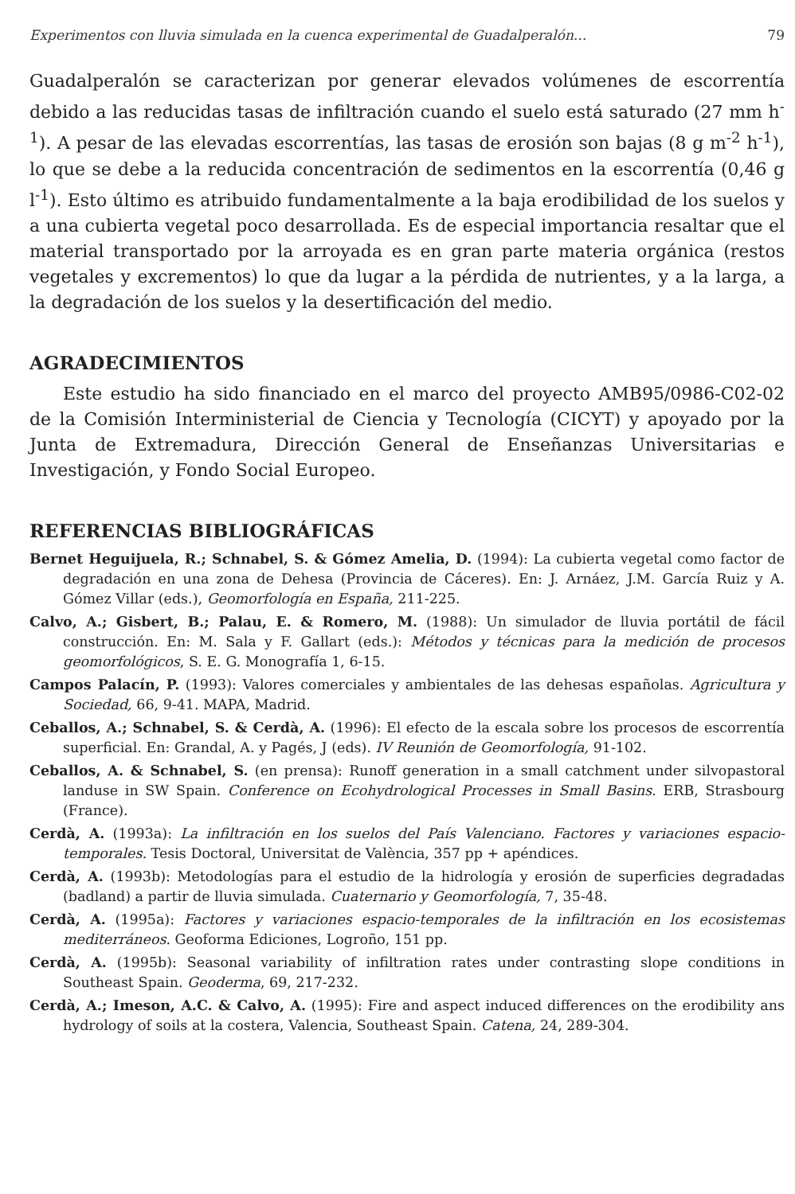Experimentos con lluvia simulada en la cuenca experimental de Guadalperalón... 79
Guadalperalón se caracterizan por generar elevados volúmenes de escorrentía debido a las reducidas tasas de infiltración cuando el suelo está saturado (27 mm h<sup>-1</sup>). A pesar de las elevadas escorrentías, las tasas de erosión son bajas (8 g m<sup>-2</sup> h<sup>-1</sup>), lo que se debe a la reducida concentración de sedimentos en la escorrentía (0,46 g l<sup>-1</sup>). Esto último es atribuido fundamentalmente a la baja erodibilidad de los suelos y a una cubierta vegetal poco desarrollada. Es de especial importancia resaltar que el material transportado por la arroyada es en gran parte materia orgánica (restos vegetales y excrementos) lo que da lugar a la pérdida de nutrientes, y a la larga, a la degradación de los suelos y la desertificación del medio.
AGRADECIMIENTOS
Este estudio ha sido financiado en el marco del proyecto AMB95/0986-C02-02 de la Comisión Interministerial de Ciencia y Tecnología (CICYT) y apoyado por la Junta de Extremadura, Dirección General de Enseñanzas Universitarias e Investigación, y Fondo Social Europeo.
REFERENCIAS BIBLIOGRÁFICAS
Bernet Heguijuela, R.; Schnabel, S. & Gómez Amelia, D. (1994): La cubierta vegetal como factor de degradación en una zona de Dehesa (Provincia de Cáceres). En: J. Arnáez, J.M. García Ruiz y A. Gómez Villar (eds.), Geomorfología en España, 211-225.
Calvo, A.; Gisbert, B.; Palau, E. & Romero, M. (1988): Un simulador de lluvia portátil de fácil construcción. En: M. Sala y F. Gallart (eds.): Métodos y técnicas para la medición de procesos geomorfológicos, S. E. G. Monografía 1, 6-15.
Campos Palacín, P. (1993): Valores comerciales y ambientales de las dehesas españolas. Agricultura y Sociedad, 66, 9-41. MAPA, Madrid.
Ceballos, A.; Schnabel, S. & Cerdà, A. (1996): El efecto de la escala sobre los procesos de escorrentía superficial. En: Grandal, A. y Pagés, J (eds). IV Reunión de Geomorfología, 91-102.
Ceballos, A. & Schnabel, S. (en prensa): Runoff generation in a small catchment under silvopastoral landuse in SW Spain. Conference on Ecohydrological Processes in Small Basins. ERB, Strasbourg (France).
Cerdà, A. (1993a): La infiltración en los suelos del País Valenciano. Factores y variaciones espacio-temporales. Tesis Doctoral, Universitat de València, 357 pp + apéndices.
Cerdà, A. (1993b): Metodologías para el estudio de la hidrología y erosión de superficies degradadas (badland) a partir de lluvia simulada. Cuaternario y Geomorfología, 7, 35-48.
Cerdà, A. (1995a): Factores y variaciones espacio-temporales de la infiltración en los ecosistemas mediterráneos. Geoforma Ediciones, Logroño, 151 pp.
Cerdà, A. (1995b): Seasonal variability of infiltration rates under contrasting slope conditions in Southeast Spain. Geoderma, 69, 217-232.
Cerdà, A.; Imeson, A.C. & Calvo, A. (1995): Fire and aspect induced differences on the erodibility ans hydrology of soils at la costera, Valencia, Southeast Spain. Catena, 24, 289-304.